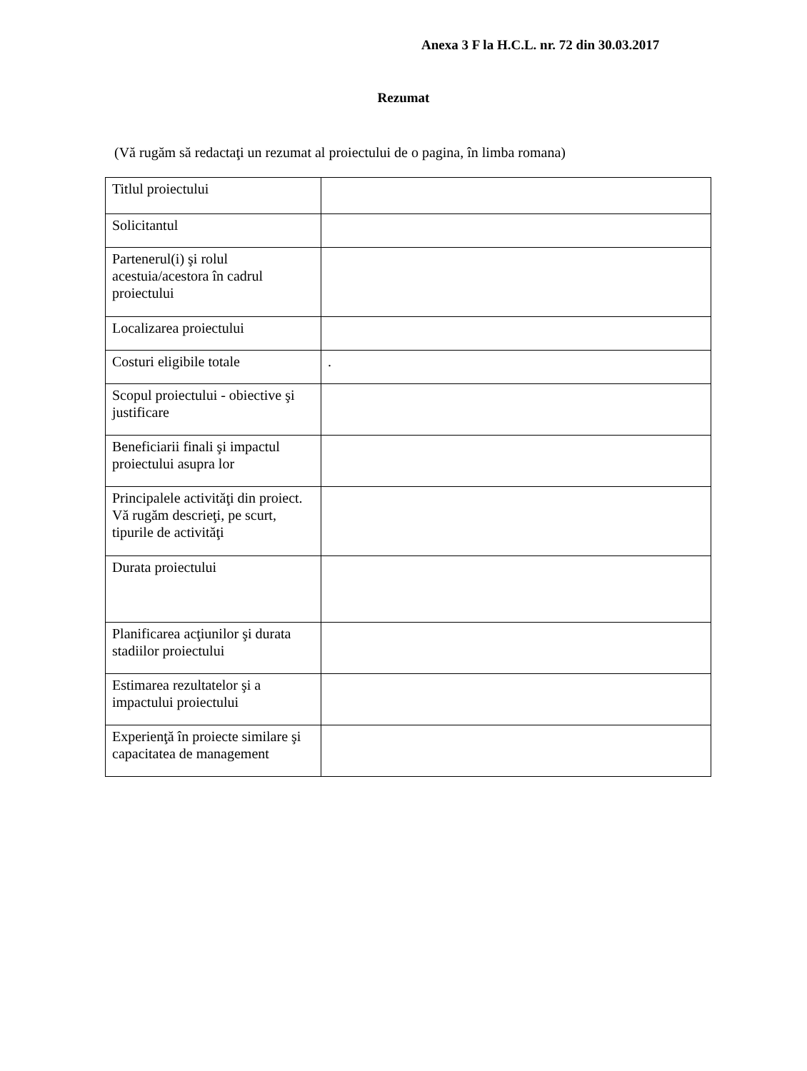Anexa 3 F la H.C.L. nr. 72 din 30.03.2017
Rezumat
(Vă rugăm să redactaţi un rezumat al proiectului de o pagina, în limba romana)
| Titlul proiectului | |
| Solicitantul | |
| Partenerul(i) şi rolul acestuia/acestora în cadrul proiectului | |
| Localizarea proiectului | |
| Costuri eligibile totale | . |
| Scopul proiectului - obiective şi justificare | |
| Beneficiarii finali şi impactul proiectului asupra lor | |
| Principalele activităţi din proiect. Vă rugăm descrieţi, pe scurt, tipurile de activităţi | |
| Durata proiectului | |
| Planificarea acţiunilor şi durata stadiilor proiectului | |
| Estimarea rezultatelor şi a impactului proiectului | |
| Experienţă în proiecte similare şi capacitatea de management | |